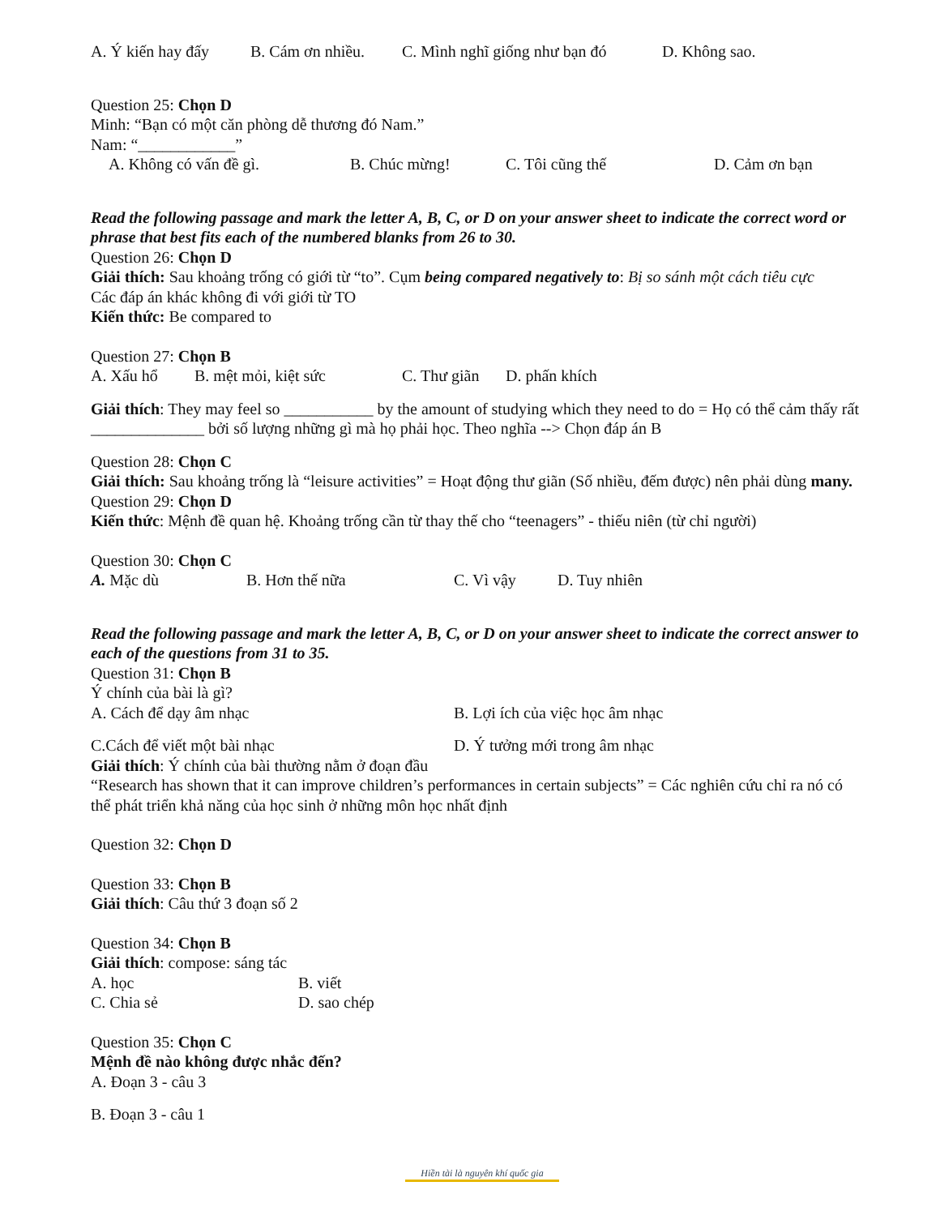A. Ý kiến hay đấy B. Cám ơn nhiều. C. Mình nghĩ giống như bạn đó D. Không sao.
Question 25: Chọn D
Minh: “Bạn có một căn phòng dễ thương đó Nam.”
Nam: “____________”
A. Không có vấn đề gì. B. Chúc mừng! C. Tôi cũng thế D. Cảm ơn bạn
Read the following passage and mark the letter A, B, C, or D on your answer sheet to indicate the correct word or phrase that best fits each of the numbered blanks from 26 to 30.
Question 26: Chọn D
Giải thích: Sau khoảng trống có giới từ “to”. Cụm being compared negatively to: Bị so sánh một cách tiêu cực
Các đáp án khác không đi với giới từ TO
Kiến thức: Be compared to
Question 27: Chọn B
A. Xấu hổ B. mệt mỏi, kiệt sức C. Thư giãn D. phấn khích
Giải thích: They may feel so ___________ by the amount of studying which they need to do = Họ có thể cảm thấy rất ______________ bởi số lượng những gì mà họ phải học. Theo nghĩa --> Chọn đáp án B
Question 28: Chọn C
Giải thích: Sau khoảng trống là “leisure activities” = Hoạt động thư giãn (Số nhiều, đếm được) nên phải dùng many.
Question 29: Chọn D
Kiến thức: Mệnh đề quan hệ. Khoảng trống cần từ thay thế cho “teenagers” - thiếu niên (từ chỉ người)
Question 30: Chọn C
A. Mặc dù B. Hơn thế nữa C. Vì vậy D. Tuy nhiên
Read the following passage and mark the letter A, B, C, or D on your answer sheet to indicate the correct answer to each of the questions from 31 to 35.
Question 31: Chọn B
Ý chính của bài là gì?
A. Cách để dạy âm nhạc B. Lợi ích của việc học âm nhạc
C.Cách để viết một bài nhạc D. Ý tưởng mới trong âm nhạc
Giải thích: Ý chính của bài thường nằm ở đoạn đầu
“Research has shown that it can improve children’s performances in certain subjects” = Các nghiên cứu chỉ ra nó có thể phát triển khả năng của học sinh ở những môn học nhất định
Question 32: Chọn D
Question 33: Chọn B
Giải thích: Câu thứ 3 đoạn số 2
Question 34: Chọn B
Giải thích: compose: sáng tác
A. học B. viết
C. Chia sẻ D. sao chép
Question 35: Chọn C
Mệnh đề nào không được nhắc đến?
A. Đoạn 3 - câu 3
B. Đoạn 3 - câu 1
Hiền tài là nguyên khí quốc gia